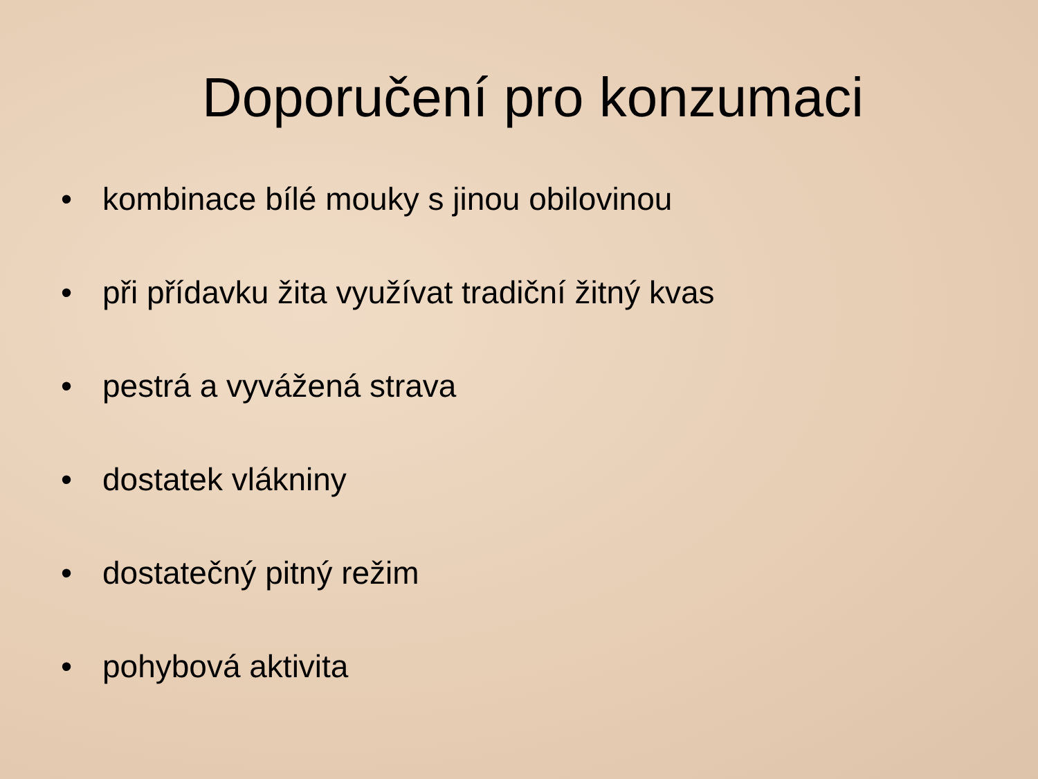Doporučení pro konzumaci
• kombinace bílé mouky s jinou obilovinou
• při přídavku žita využívat tradiční žitný kvas
• pestrá a vyvážená strava
• dostatek vlákniny
• dostatečný pitný režim
• pohybová aktivita